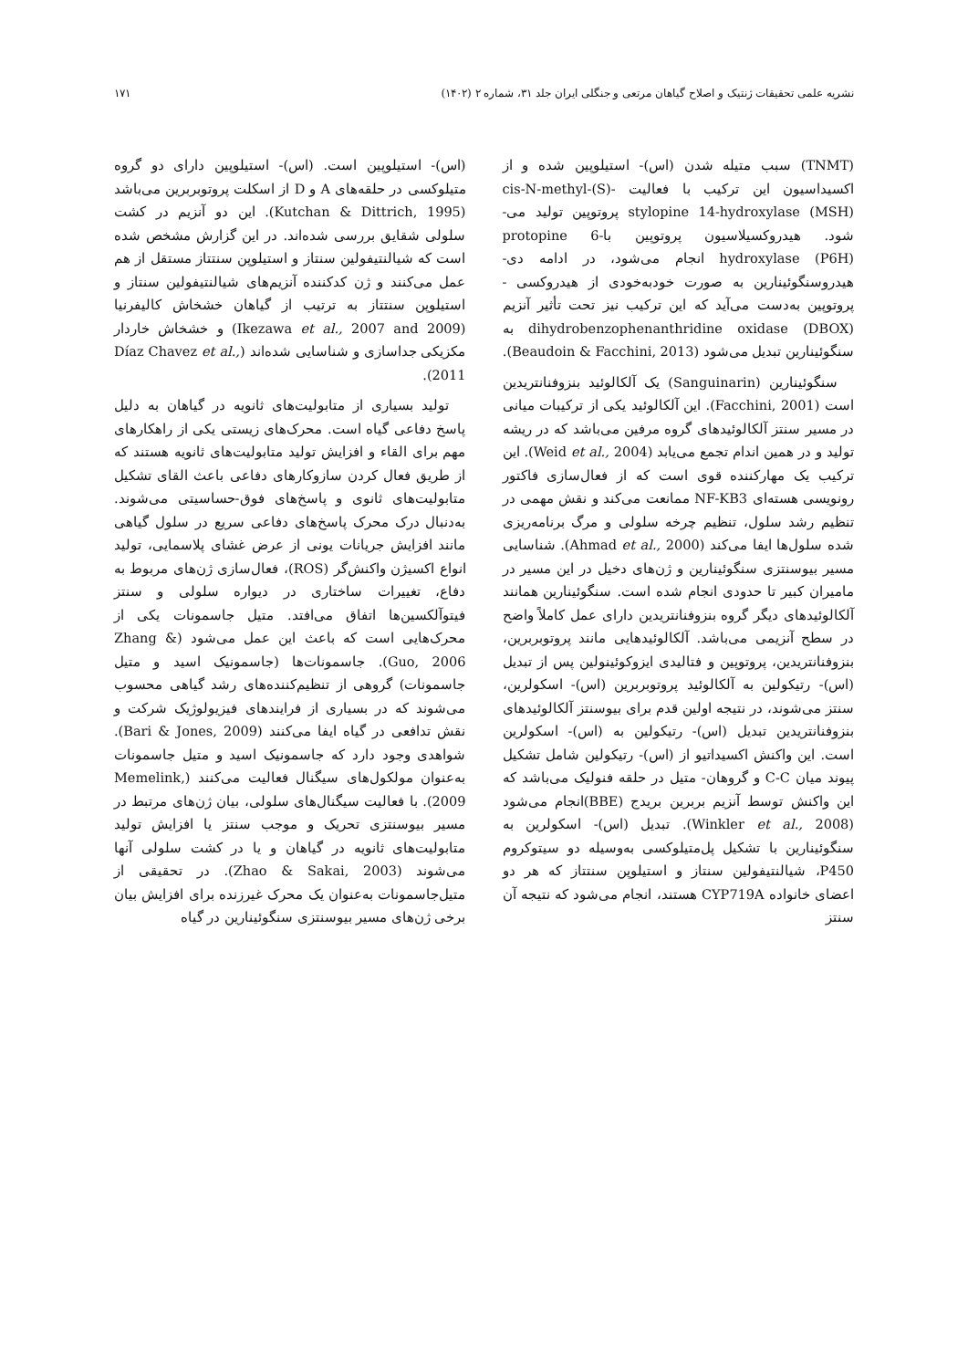نشریه علمی تحقیقات ژنتیک و اصلاح گیاهان مرتعی و جنگلی ایران جلد ۳۱، شماره ۲ (۱۴۰۲) ۱۷۱
(TNMT) سبب متیله شدن (اس)- استیلوپین شده و از اکسیداسیون این ترکیب با فعالیت -(S)-cis-N-methyl stylopine 14-hydroxylase (MSH) پروتوپین تولید می-شود. هیدروکسیلاسیون پروتوپین با-6 protopine hydroxylase (P6H) انجام می‌شود، در ادامه دی-هیدروسنگوئینارین به صورت خودبه‌خودی از هیدروکسی - پروتوپین به‌دست می‌آید که این ترکیب نیز تحت تأثیر آنزیم dihydrobenzophenanthridine oxidase (DBOX) به سنگوئینارین تبدیل می‌شود (Beaudoin & Facchini, 2013).
سنگوئینارین (Sanguinarin) یک آلکالوئید بنزوفنانتریدین است (Facchini, 2001). این آلکالوئید یکی از ترکیبات میانی در مسیر سنتز آلکالوئیدهای گروه مرفین می‌باشد که در ریشه تولید و در همین اندام تجمع می‌یابد (Weid et al., 2004). این ترکیب یک مهارکننده قوی است که از فعال‌سازی فاکتور رونویسی هسته‌ای NF-KB3 ممانعت می‌کند و نقش مهمی در تنظیم رشد سلول، تنظیم چرخه سلولی و مرگ برنامه‌ریزی شده سلول‌ها ایفا می‌کند (Ahmad et al., 2000). شناسایی مسیر بیوسنتزی سنگوئینارین و ژن‌های دخیل در این مسیر در مامیران کبیر تا حدودی انجام شده است. سنگوئینارین همانند آلکالوئیدهای دیگر گروه بنزوفنانتریدین دارای عمل کاملاً واضح در سطح آنزیمی می‌باشد. آلکالوئیدهایی مانند پروتوبربرین، بنزوفنانتریدین، پروتوپین و فتالیدی ایزوکوئینولین پس از تبدیل (اس)- رتیکولین به آلکالوئید پروتوبربرین (اس)- اسکولرین، سنتز می‌شوند، در نتیجه اولین قدم برای بیوسنتز آلکالوئیدهای بنزوفنانتریدین تبدیل (اس)- رتیکولین به (اس)- اسکولرین است. این واکنش اکسیداتیو از (اس)- رتیکولین شامل تشکیل پیوند میان C-C و گروهان- متیل در حلقه فنولیک می‌باشد که این واکنش توسط آنزیم بربرین بریدج (BBE)انجام می‌شود (Winkler et al., 2008). تبدیل (اس)- اسکولرین به سنگوئینارین با تشکیل پل‌متیلوکسی به‌وسیله دو سیتوکروم P450، شیالنتیفولین سنتاز و استیلوپن سنتتاز که هر دو اعضای خانواده CYP719A هستند، انجام می‌شود که نتیجه آن سنتز
(اس)- استیلوپین است. (اس)- استیلوپین دارای دو گروه متیلوکسی در حلقه‌های A و D از اسکلت پروتوبربرین می‌باشد (Kutchan & Dittrich, 1995). این دو آنزیم در کشت سلولی شقایق بررسی شده‌اند. در این گزارش مشخص شده است که شیالنتیفولین سنتاز و استیلوپن سنتتاز مستقل از هم عمل می‌کنند و ژن کدکننده آنزیم‌های شیالنتیفولین سنتاز و استیلوپن سنتتاز به ترتیب از گیاهان خشخاش کالیفرنیا (Ikezawa et al., 2007 and 2009) و خشخاش خاردار مکزیکی جداسازی و شناسایی شده‌اند (Díaz Chavez et al., 2011).
تولید بسیاری از متابولیت‌های ثانویه در گیاهان به دلیل پاسخ دفاعی گیاه است. محرک‌های زیستی یکی از راهکارهای مهم برای القاء و افزایش تولید متابولیت‌های ثانویه هستند که از طریق فعال کردن سازوکارهای دفاعی باعث القای تشکیل متابولیت‌های ثانوی و پاسخ‌های فوق-حساسیتی می‌شوند. به‌دنبال درک محرک پاسخ‌های دفاعی سریع در سلول گیاهی مانند افزایش جریانات یونی از عرض غشای پلاسمایی، تولید انواع اکسیژن واکنش‌گر (ROS)، فعال‌سازی ژن‌های مربوط به دفاع، تغییرات ساختاری در دیواره سلولی و سنتز فیتوآلکسین‌ها اتفاق می‌افتد. متیل جاسمونات یکی از محرک‌هایی است که باعث این عمل می‌شود (Zhang & Guo, 2006). جاسمونات‌ها (جاسمونیک اسید و متیل جاسمونات) گروهی از تنظیم‌کننده‌های رشد گیاهی محسوب می‌شوند که در بسیاری از فرایندهای فیزیولوژیک شرکت و نقش تدافعی در گیاه ایفا می‌کنند (Bari & Jones, 2009). شواهدی وجود دارد که جاسمونیک اسید و متیل جاسمونات به‌عنوان مولکول‌های سیگنال فعالیت می‌کنند (Memelink, 2009). با فعالیت سیگنال‌های سلولی، بیان ژن‌های مرتبط در مسیر بیوسنتزی تحریک و موجب سنتز یا افزایش تولید متابولیت‌های ثانویه در گیاهان و یا در کشت سلولی آنها می‌شوند (Zhao & Sakai, 2003). در تحقیقی از متیل‌جاسمونات به‌عنوان یک محرک غیرزنده برای افزایش بیان برخی ژن‌های مسیر بیوسنتزی سنگوئینارین در گیاه